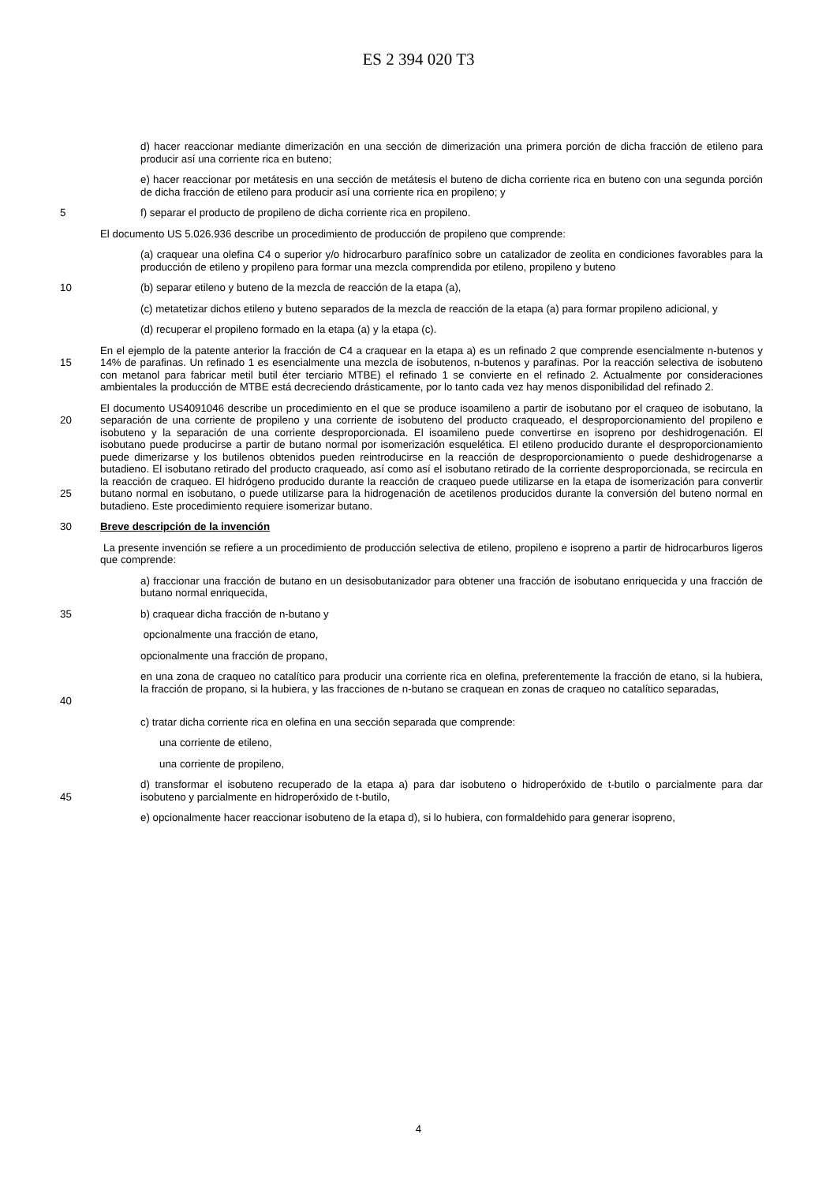ES 2 394 020 T3
d) hacer reaccionar mediante dimerización en una sección de dimerización una primera porción de dicha fracción de etileno para producir así una corriente rica en buteno;
e) hacer reaccionar por metátesis en una sección de metátesis el buteno de dicha corriente rica en buteno con una segunda porción de dicha fracción de etileno para producir así una corriente rica en propileno; y
5 f) separar el producto de propileno de dicha corriente rica en propileno.
El documento US 5.026.936 describe un procedimiento de producción de propileno que comprende:
(a) craquear una olefina C4 o superior y/o hidrocarburo parafínico sobre un catalizador de zeolita en condiciones favorables para la producción de etileno y propileno para formar una mezcla comprendida por etileno, propileno y buteno
10 (b) separar etileno y buteno de la mezcla de reacción de la etapa (a),
(c) metatetizar dichos etileno y buteno separados de la mezcla de reacción de la etapa (a) para formar propileno adicional, y
(d) recuperar el propileno formado en la etapa (a) y la etapa (c).
15 En el ejemplo de la patente anterior la fracción de C4 a craquear en la etapa a) es un refinado 2 que comprende esencialmente n-butenos y 14% de parafinas. Un refinado 1 es esencialmente una mezcla de isobutenos, n-butenos y parafinas. Por la reacción selectiva de isobuteno con metanol para fabricar metil butil éter terciario MTBE) el refinado 1 se convierte en el refinado 2. Actualmente por consideraciones ambientales la producción de MTBE está decreciendo drásticamente, por lo tanto cada vez hay menos disponibilidad del refinado 2.
20
25
El documento US4091046 describe un procedimiento en el que se produce isoamileno a partir de isobutano por el craqueo de isobutano, la separación de una corriente de propileno y una corriente de isobuteno del producto craqueado, el desproporcionamiento del propileno e isobuteno y la separación de una corriente desproporcionada. El isoamileno puede convertirse en isopreno por deshidrogenación. El isobutano puede producirse a partir de butano normal por isomerización esquelética. El etileno producido durante el desproporcionamiento puede dimerizarse y los butilenos obtenidos pueden reintroducirse en la reacción de desproporcionamiento o puede deshidrogenarse a butadieno. El isobutano retirado del producto craqueado, así como así el isobutano retirado de la corriente desproporcionada, se recircula en la reacción de craqueo. El hidrógeno producido durante la reacción de craqueo puede utilizarse en la etapa de isomerización para convertir butano normal en isobutano, o puede utilizarse para la hidrogenación de acetilenos producidos durante la conversión del buteno normal en butadieno. Este procedimiento requiere isomerizar butano.
30 Breve descripción de la invención
La presente invención se refiere a un procedimiento de producción selectiva de etileno, propileno e isopreno a partir de hidrocarburos ligeros que comprende:
a) fraccionar una fracción de butano en un desisobutanizador para obtener una fracción de isobutano enriquecida y una fracción de butano normal enriquecida,
35 b) craquear dicha fracción de n-butano y
opcionalmente una fracción de etano,
opcionalmente una fracción de propano,
40 en una zona de craqueo no catalítico para producir una corriente rica en olefina, preferentemente la fracción de etano, si la hubiera, la fracción de propano, si la hubiera, y las fracciones de n-butano se craquean en zonas de craqueo no catalítico separadas,
c) tratar dicha corriente rica en olefina en una sección separada que comprende:
una corriente de etileno,
una corriente de propileno,
45 d) transformar el isobuteno recuperado de la etapa a) para dar isobuteno o hidroperóxido de t-butilo o parcialmente para dar isobuteno y parcialmente en hidroperóxido de t-butilo,
e) opcionalmente hacer reaccionar isobuteno de la etapa d), si lo hubiera, con formaldehido para generar isopreno,
4